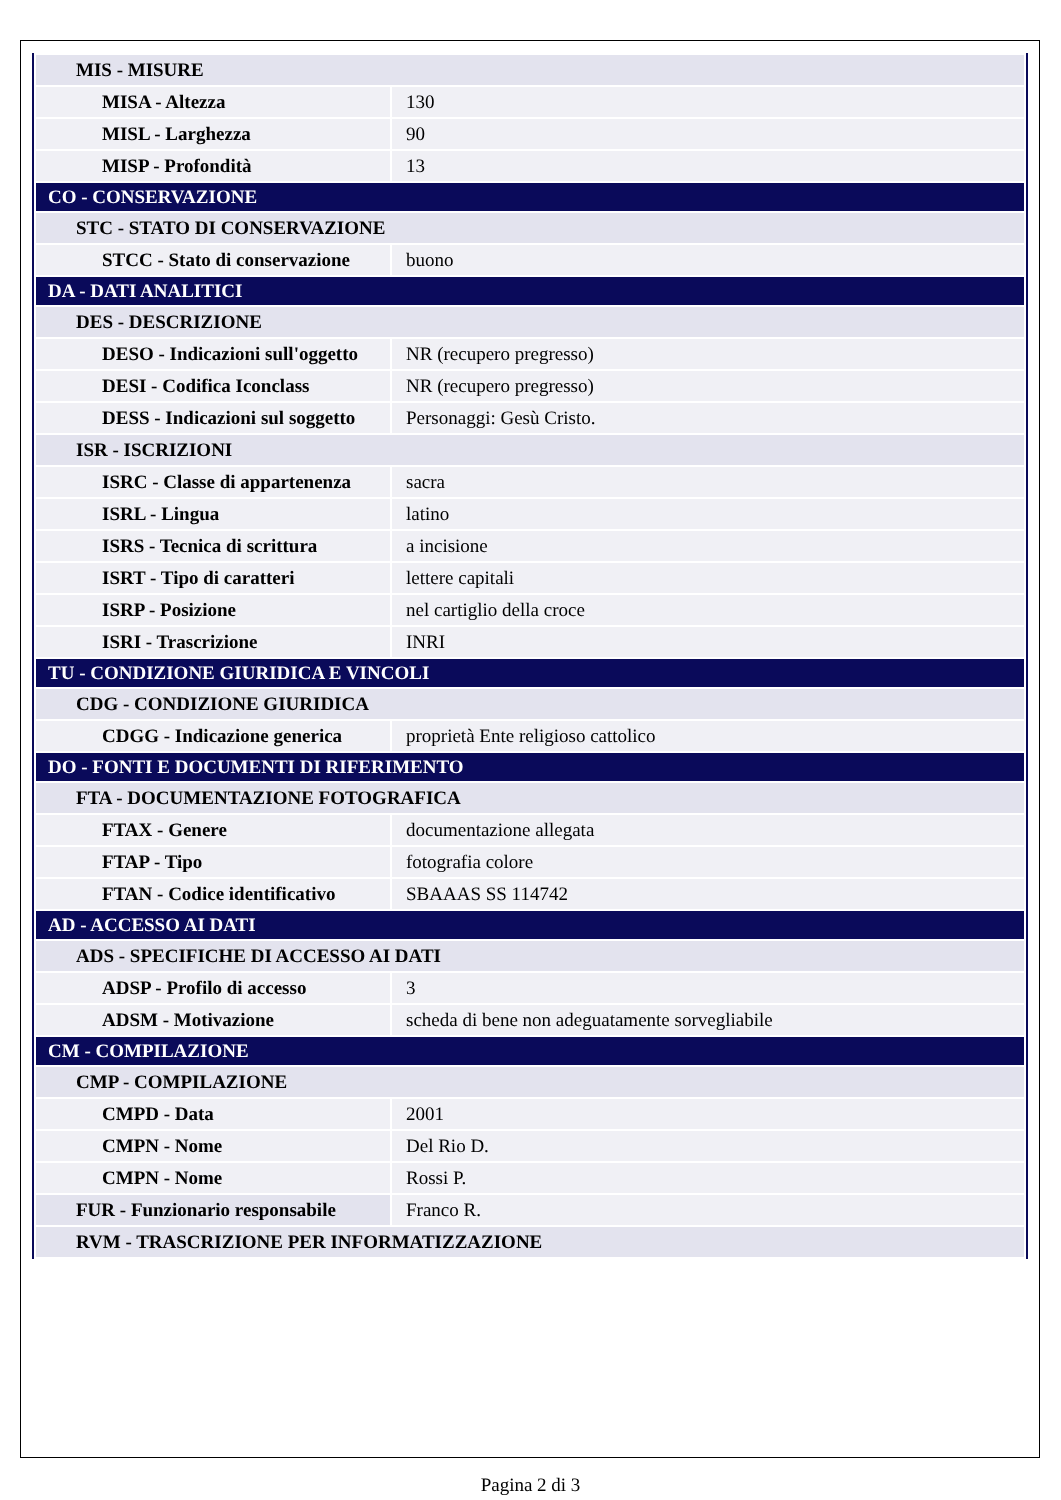| MIS - MISURE | |
| MISA - Altezza | 130 |
| MISL - Larghezza | 90 |
| MISP - Profondità | 13 |
| CO - CONSERVAZIONE | |
| STC - STATO DI CONSERVAZIONE | |
| STCC - Stato di conservazione | buono |
| DA - DATI ANALITICI | |
| DES - DESCRIZIONE | |
| DESO - Indicazioni sull'oggetto | NR (recupero pregresso) |
| DESI - Codifica Iconclass | NR (recupero pregresso) |
| DESS - Indicazioni sul soggetto | Personaggi: Gesù Cristo. |
| ISR - ISCRIZIONI | |
| ISRC - Classe di appartenenza | sacra |
| ISRL - Lingua | latino |
| ISRS - Tecnica di scrittura | a incisione |
| ISRT - Tipo di caratteri | lettere capitali |
| ISRP - Posizione | nel cartiglio della croce |
| ISRI - Trascrizione | INRI |
| TU - CONDIZIONE GIURIDICA E VINCOLI | |
| CDG - CONDIZIONE GIURIDICA | |
| CDGG - Indicazione generica | proprietà Ente religioso cattolico |
| DO - FONTI E DOCUMENTI DI RIFERIMENTO | |
| FTA - DOCUMENTAZIONE FOTOGRAFICA | |
| FTAX - Genere | documentazione allegata |
| FTAP - Tipo | fotografia colore |
| FTAN - Codice identificativo | SBAAAS SS 114742 |
| AD - ACCESSO AI DATI | |
| ADS - SPECIFICHE DI ACCESSO AI DATI | |
| ADSP - Profilo di accesso | 3 |
| ADSM - Motivazione | scheda di bene non adeguatamente sorvegliabile |
| CM - COMPILAZIONE | |
| CMP - COMPILAZIONE | |
| CMPD - Data | 2001 |
| CMPN - Nome | Del Rio D. |
| CMPN - Nome | Rossi P. |
| FUR - Funzionario responsabile | Franco R. |
| RVM - TRASCRIZIONE PER INFORMATIZZAZIONE | |
Pagina 2 di 3